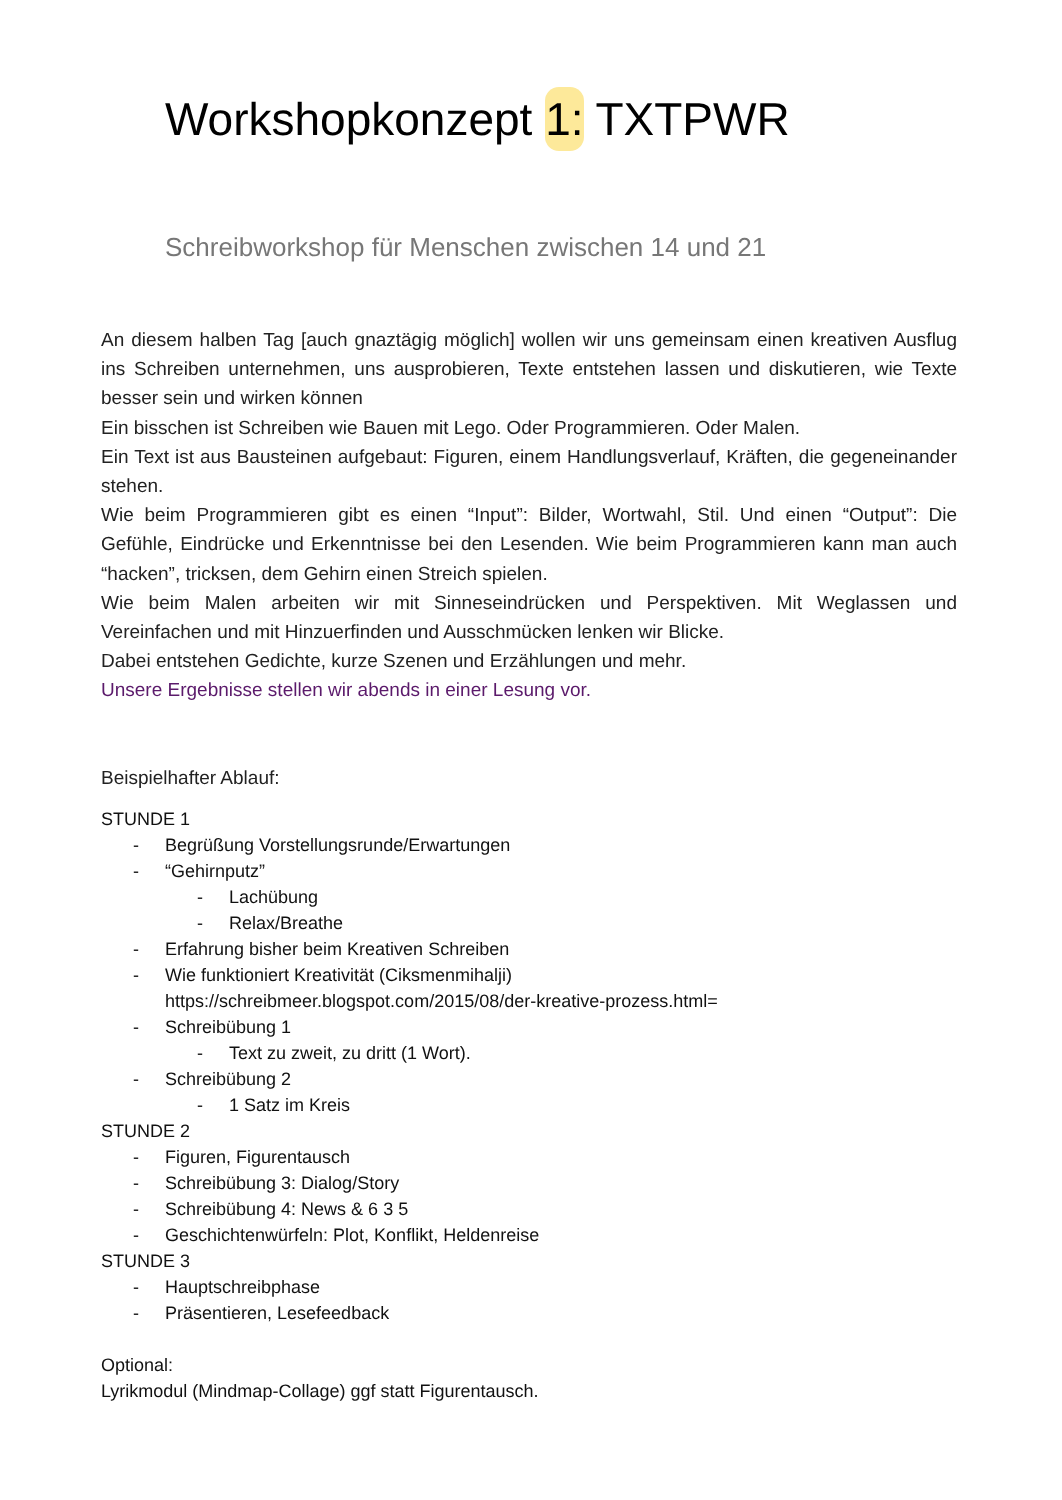Workshopkonzept 1: TXTPWR
Schreibworkshop für Menschen zwischen 14 und 21
An diesem halben Tag [auch gnaztägig möglich] wollen wir uns gemeinsam einen kreativen Ausflug ins Schreiben unternehmen, uns ausprobieren, Texte entstehen lassen und diskutieren, wie Texte besser sein und wirken können
Ein bisschen ist Schreiben wie Bauen mit Lego. Oder Programmieren. Oder Malen.
Ein Text ist aus Bausteinen aufgebaut: Figuren, einem Handlungsverlauf, Kräften, die gegeneinander stehen.
Wie beim Programmieren gibt es einen “Input”: Bilder, Wortwahl, Stil. Und einen “Output”: Die Gefühle, Eindrücke und Erkenntnisse bei den Lesenden. Wie beim Programmieren kann man auch “hacken”, tricksen, dem Gehirn einen Streich spielen.
Wie beim Malen arbeiten wir mit Sinneseindrücken und Perspektiven. Mit Weglassen und Vereinfachen und mit Hinzuerfinden und Ausschmücken lenken wir Blicke.
Dabei entstehen Gedichte, kurze Szenen und Erzählungen und mehr.
Unsere Ergebnisse stellen wir abends in einer Lesung vor.
Beispielhafter Ablauf:
STUNDE 1
- Begrüßung Vorstellungsrunde/Erwartungen
- “Gehirnputz”
- Lachübung
- Relax/Breathe
- Erfahrung bisher beim Kreativen Schreiben
- Wie funktioniert Kreativität (Ciksmenmihalji)
https://schreibmeer.blogspot.com/2015/08/der-kreative-prozess.html=
- Schreibübung 1
- Text zu zweit, zu dritt (1 Wort).
- Schreibübung 2
- 1 Satz im Kreis
STUNDE 2
- Figuren, Figurentausch
- Schreibübung 3: Dialog/Story
- Schreibübung 4: News & 6 3 5
- Geschichtenwürfeln: Plot, Konflikt, Heldenreise
STUNDE 3
- Hauptschreibphase
- Präsentieren, Lesefeedback
Optional:
Lyrikmodul (Mindmap-Collage) ggf statt Figurentausch.